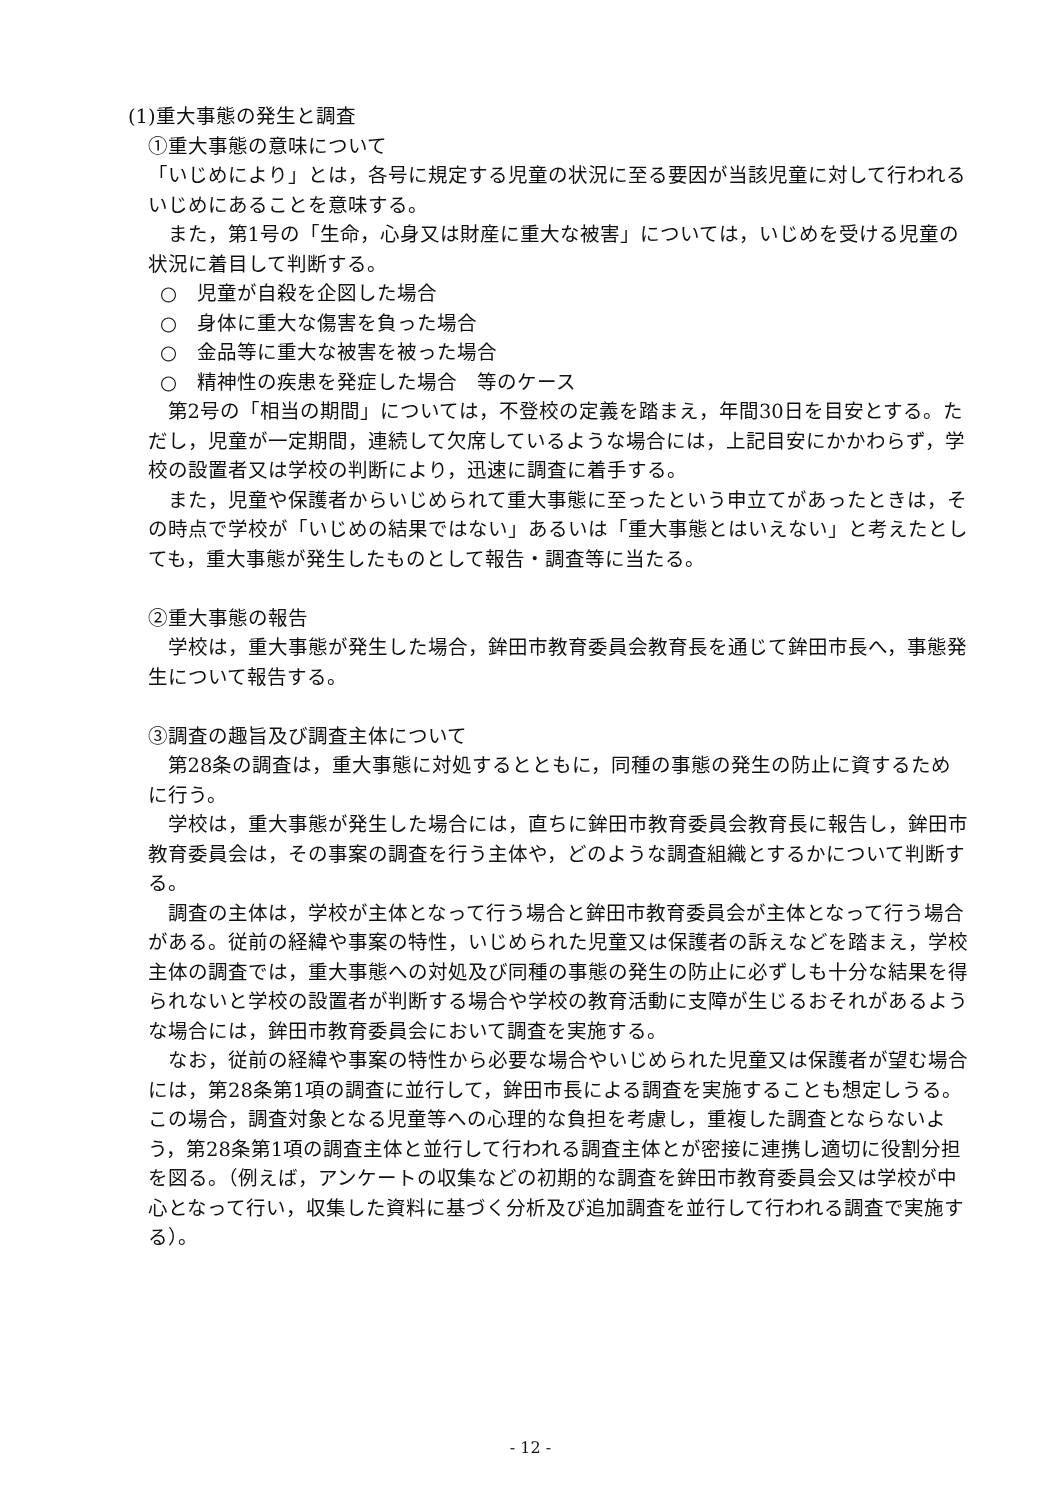(1)重大事態の発生と調査
①重大事態の意味について
「いじめにより」とは，各号に規定する児童の状況に至る要因が当該児童に対して行われるいじめにあることを意味する。
また，第1号の「生命，心身又は財産に重大な被害」については，いじめを受ける児童の状況に着目して判断する。
○　児童が自殺を企図した場合
○　身体に重大な傷害を負った場合
○　金品等に重大な被害を被った場合
○　精神性の疾患を発症した場合　等のケース
第2号の「相当の期間」については，不登校の定義を踏まえ，年間30日を目安とする。ただし，児童が一定期間，連続して欠席しているような場合には，上記目安にかかわらず，学校の設置者又は学校の判断により，迅速に調査に着手する。
また，児童や保護者からいじめられて重大事態に至ったという申立てがあったときは，その時点で学校が「いじめの結果ではない」あるいは「重大事態とはいえない」と考えたとしても，重大事態が発生したものとして報告・調査等に当たる。
②重大事態の報告
学校は，重大事態が発生した場合，鉾田市教育委員会教育長を通じて鉾田市長へ，事態発生について報告する。
③調査の趣旨及び調査主体について
第28条の調査は，重大事態に対処するとともに，同種の事態の発生の防止に資するために行う。
学校は，重大事態が発生した場合には，直ちに鉾田市教育委員会教育長に報告し，鉾田市教育委員会は，その事案の調査を行う主体や，どのような調査組織とするかについて判断する。
調査の主体は，学校が主体となって行う場合と鉾田市教育委員会が主体となって行う場合がある。従前の経緯や事案の特性，いじめられた児童又は保護者の訴えなどを踏まえ，学校主体の調査では，重大事態への対処及び同種の事態の発生の防止に必ずしも十分な結果を得られないと学校の設置者が判断する場合や学校の教育活動に支障が生じるおそれがあるような場合には，鉾田市教育委員会において調査を実施する。
なお，従前の経緯や事案の特性から必要な場合やいじめられた児童又は保護者が望む場合には，第28条第1項の調査に並行して，鉾田市長による調査を実施することも想定しうる。この場合，調査対象となる児童等への心理的な負担を考慮し，重複した調査とならないよう，第28条第1項の調査主体と並行して行われる調査主体とが密接に連携し適切に役割分担を図る。（例えば，アンケートの収集などの初期的な調査を鉾田市教育委員会又は学校が中心となって行い，収集した資料に基づく分析及び追加調査を並行して行われる調査で実施する）。
- 12 -